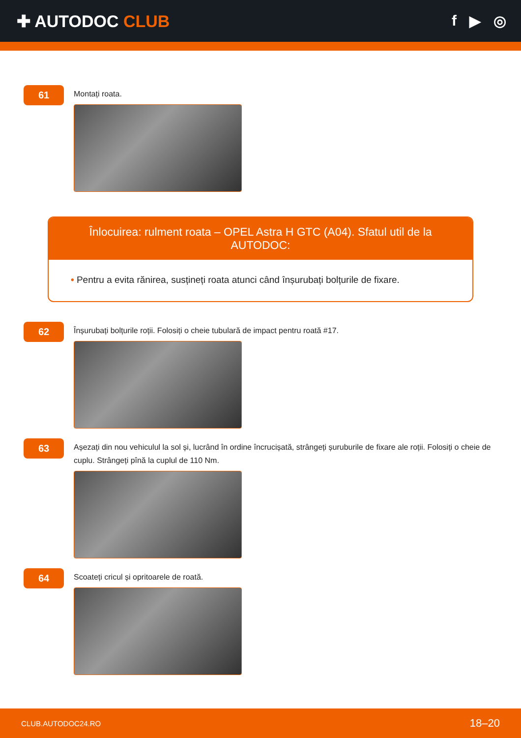✚ AUTODOC CLUB f ▶ ◎
61
Montați roata.
Înlocuirea: rulment roata – OPEL Astra H GTC (A04). Sfatul util de la AUTODOC:
• Pentru a evita rănirea, susțineți roata atunci când înșurubați bolțurile de fixare.
62
Înșurubați bolțurile roții. Folosiți o cheie tubulară de impact pentru roată #17.
63
Așezați din nou vehiculul la sol și, lucrând în ordine încrucișată, strângeți șuruburile de fixare ale roții. Folosiți o cheie de cuplu. Strângeți pînă la cuplul de 110 Nm.
64
Scoateți cricul și opritoarele de roată.
CLUB.AUTODOC24.RO 18–20